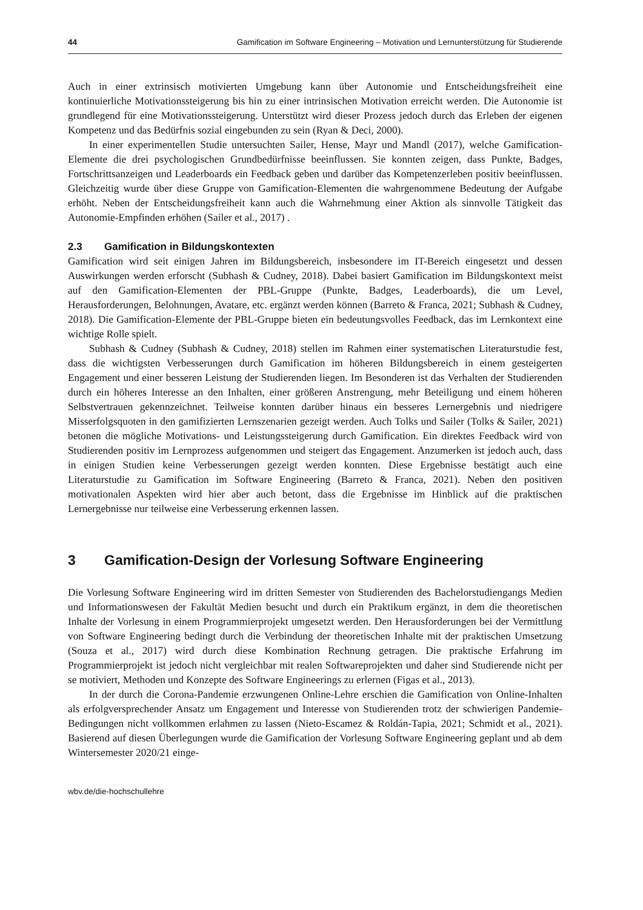44 Gamification im Software Engineering – Motivation und Lernunterstützung für Studierende
Auch in einer extrinsisch motivierten Umgebung kann über Autonomie und Entscheidungsfreiheit eine kontinuierliche Motivationssteigerung bis hin zu einer intrinsischen Motivation erreicht werden. Die Autonomie ist grundlegend für eine Motivationssteigerung. Unterstützt wird dieser Prozess jedoch durch das Erleben der eigenen Kompetenz und das Bedürfnis sozial eingebunden zu sein (Ryan & Deci, 2000).
In einer experimentellen Studie untersuchten Sailer, Hense, Mayr und Mandl (2017), welche Gamification-Elemente die drei psychologischen Grundbedürfnisse beeinflussen. Sie konnten zeigen, dass Punkte, Badges, Fortschrittsanzeigen und Leaderboards ein Feedback geben und darüber das Kompetenzerleben positiv beeinflussen. Gleichzeitig wurde über diese Gruppe von Gamification-Elementen die wahrgenommene Bedeutung der Aufgabe erhöht. Neben der Entscheidungsfreiheit kann auch die Wahrnehmung einer Aktion als sinnvolle Tätigkeit das Autonomie-Empfinden erhöhen (Sailer et al., 2017) .
2.3 Gamification in Bildungskontexten
Gamification wird seit einigen Jahren im Bildungsbereich, insbesondere im IT-Bereich eingesetzt und dessen Auswirkungen werden erforscht (Subhash & Cudney, 2018). Dabei basiert Gamification im Bildungskontext meist auf den Gamification-Elementen der PBL-Gruppe (Punkte, Badges, Leaderboards), die um Level, Herausforderungen, Belohnungen, Avatare, etc. ergänzt werden können (Barreto & Franca, 2021; Subhash & Cudney, 2018). Die Gamification-Elemente der PBL-Gruppe bieten ein bedeutungsvolles Feedback, das im Lernkontext eine wichtige Rolle spielt.
Subhash & Cudney (Subhash & Cudney, 2018) stellen im Rahmen einer systematischen Literaturstudie fest, dass die wichtigsten Verbesserungen durch Gamification im höheren Bildungsbereich in einem gesteigerten Engagement und einer besseren Leistung der Studierenden liegen. Im Besonderen ist das Verhalten der Studierenden durch ein höheres Interesse an den Inhalten, einer größeren Anstrengung, mehr Beteiligung und einem höheren Selbstvertrauen gekennzeichnet. Teilweise konnten darüber hinaus ein besseres Lernergebnis und niedrigere Misserfolgsquoten in den gamifizierten Lernszenarien gezeigt werden. Auch Tolks und Sailer (Tolks & Sailer, 2021) betonen die mögliche Motivations- und Leistungssteigerung durch Gamification. Ein direktes Feedback wird von Studierenden positiv im Lernprozess aufgenommen und steigert das Engagement. Anzumerken ist jedoch auch, dass in einigen Studien keine Verbesserungen gezeigt werden konnten. Diese Ergebnisse bestätigt auch eine Literaturstudie zu Gamification im Software Engineering (Barreto & Franca, 2021). Neben den positiven motivationalen Aspekten wird hier aber auch betont, dass die Ergebnisse im Hinblick auf die praktischen Lernergebnisse nur teilweise eine Verbesserung erkennen lassen.
3 Gamification-Design der Vorlesung Software Engineering
Die Vorlesung Software Engineering wird im dritten Semester von Studierenden des Bachelorstudiengangs Medien und Informationswesen der Fakultät Medien besucht und durch ein Praktikum ergänzt, in dem die theoretischen Inhalte der Vorlesung in einem Programmierprojekt umgesetzt werden. Den Herausforderungen bei der Vermittlung von Software Engineering bedingt durch die Verbindung der theoretischen Inhalte mit der praktischen Umsetzung (Souza et al., 2017) wird durch diese Kombination Rechnung getragen. Die praktische Erfahrung im Programmierprojekt ist jedoch nicht vergleichbar mit realen Softwareprojekten und daher sind Studierende nicht per se motiviert, Methoden und Konzepte des Software Engineerings zu erlernen (Figas et al., 2013).
In der durch die Corona-Pandemie erzwungenen Online-Lehre erschien die Gamification von Online-Inhalten als erfolgversprechender Ansatz um Engagement und Interesse von Studierenden trotz der schwierigen Pandemie-Bedingungen nicht vollkommen erlahmen zu lassen (Nieto-Escamez & Roldán-Tapia, 2021; Schmidt et al., 2021). Basierend auf diesen Überlegungen wurde die Gamification der Vorlesung Software Engineering geplant und ab dem Wintersemester 2020/21 einge-
wbv.de/die-hochschullehre